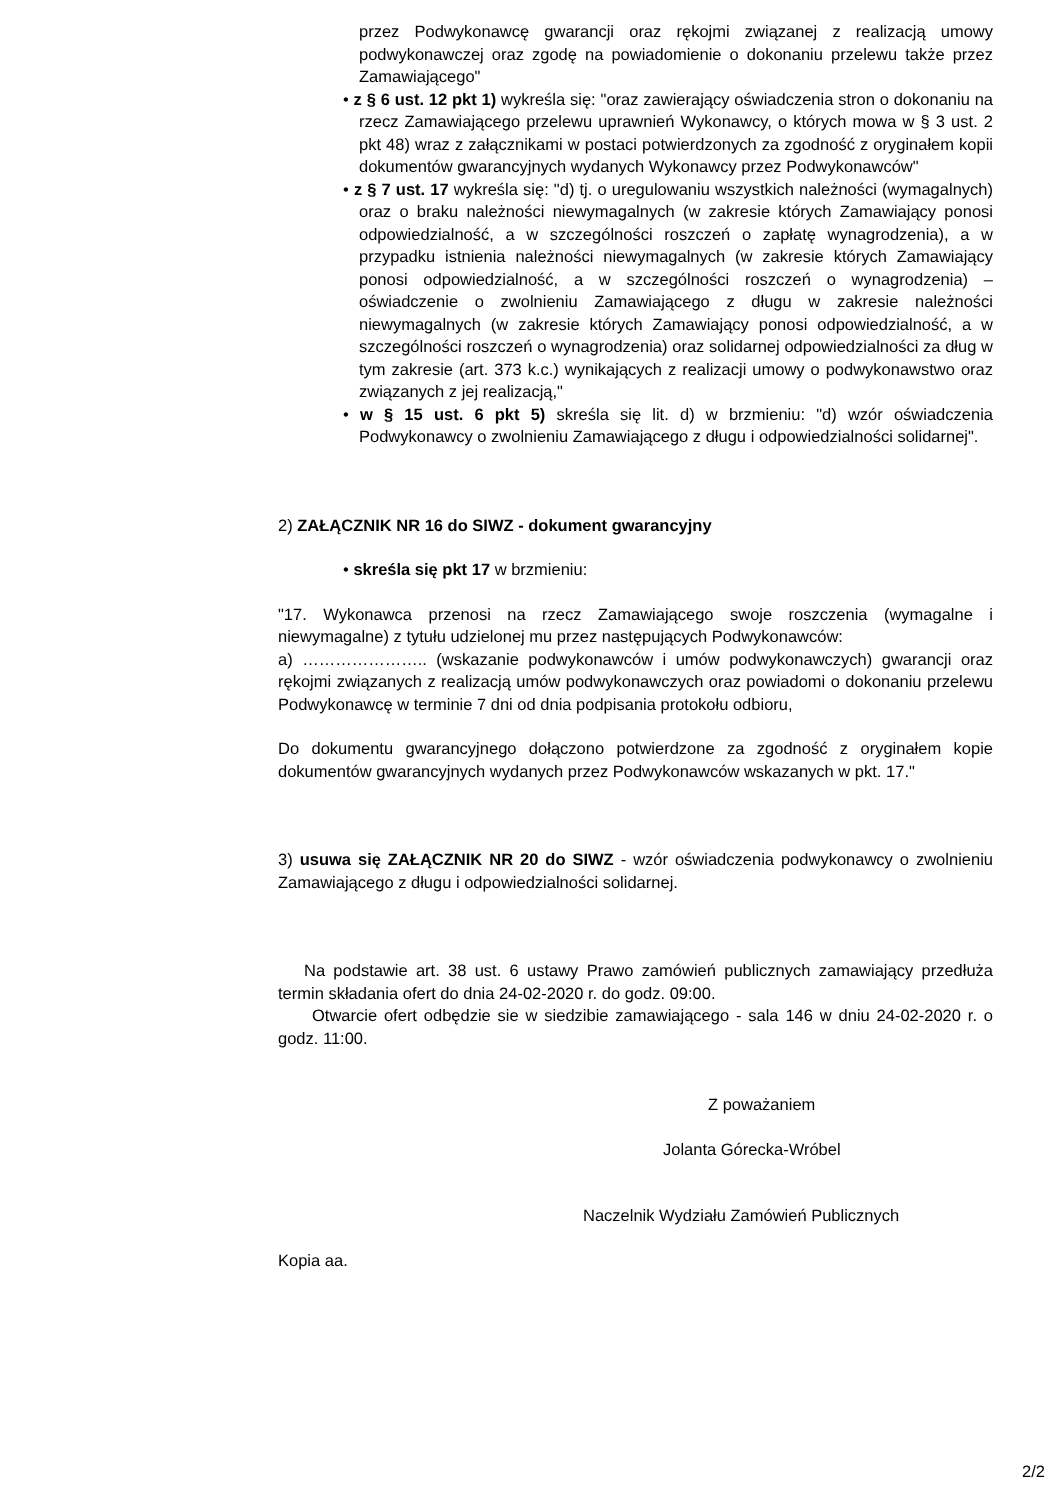przez Podwykonawcę gwarancji oraz rękojmi związanej z realizacją umowy podwykonawczej oraz zgodę na powiadomienie o dokonaniu przelewu także przez Zamawiającego"
• z § 6 ust. 12 pkt 1) wykreśla się: "oraz zawierający oświadczenia stron o dokonaniu na rzecz Zamawiającego przelewu uprawnień Wykonawcy, o których mowa w § 3 ust. 2 pkt 48) wraz z załącznikami w postaci potwierdzonych za zgodność z oryginałem kopii dokumentów gwarancyjnych wydanych Wykonawcy przez Podwykonawców"
• z § 7 ust. 17 wykreśla się: "d) tj. o uregulowaniu wszystkich należności (wymagalnych) oraz o braku należności niewymagalnych (w zakresie których Zamawiający ponosi odpowiedzialność, a w szczególności roszczeń o zapłatę wynagrodzenia), a w przypadku istnienia należności niewymagalnych (w zakresie których Zamawiający ponosi odpowiedzialność, a w szczególności roszczeń o wynagrodzenia) – oświadczenie o zwolnieniu Zamawiającego z długu w zakresie należności niewymagalnych (w zakresie których Zamawiający ponosi odpowiedzialność, a w szczególności roszczeń o wynagrodzenia) oraz solidarnej odpowiedzialności za dług w tym zakresie (art. 373 k.c.) wynikających z realizacji umowy o podwykonawstwo oraz związanych z jej realizacją,"
• w § 15 ust. 6 pkt 5) skreśla się lit. d) w brzmieniu: "d) wzór oświadczenia Podwykonawcy o zwolnieniu Zamawiającego z długu i odpowiedzialności solidarnej".
2) ZAŁĄCZNIK NR 16 do SIWZ - dokument gwarancyjny
• skreśla się pkt 17 w brzmieniu:
"17. Wykonawca przenosi na rzecz Zamawiającego swoje roszczenia (wymagalne i niewymagalne) z tytułu udzielonej mu przez następujących Podwykonawców:
a) ………………….. (wskazanie podwykonawców i umów podwykonawczych) gwarancji oraz rękojmi związanych z realizacją umów podwykonawczych oraz powiadomi o dokonaniu przelewu Podwykonawcę w terminie 7 dni od dnia podpisania protokołu odbioru,
Do dokumentu gwarancyjnego dołączono potwierdzone za zgodność z oryginałem kopie dokumentów gwarancyjnych wydanych przez Podwykonawców wskazanych w pkt. 17."
3) usuwa się ZAŁĄCZNIK NR 20 do SIWZ - wzór oświadczenia podwykonawcy o zwolnieniu Zamawiającego z długu i odpowiedzialności solidarnej.
Na podstawie art. 38 ust. 6 ustawy Prawo zamówień publicznych zamawiający przedłuża termin składania ofert do dnia 24-02-2020 r. do godz. 09:00.
Otwarcie ofert odbędzie sie w siedzibie zamawiającego - sala 146 w dniu 24-02-2020 r. o godz. 11:00.
Z poważaniem
Jolanta Górecka-Wróbel
Naczelnik Wydziału Zamówień Publicznych
Kopia aa.
2/2